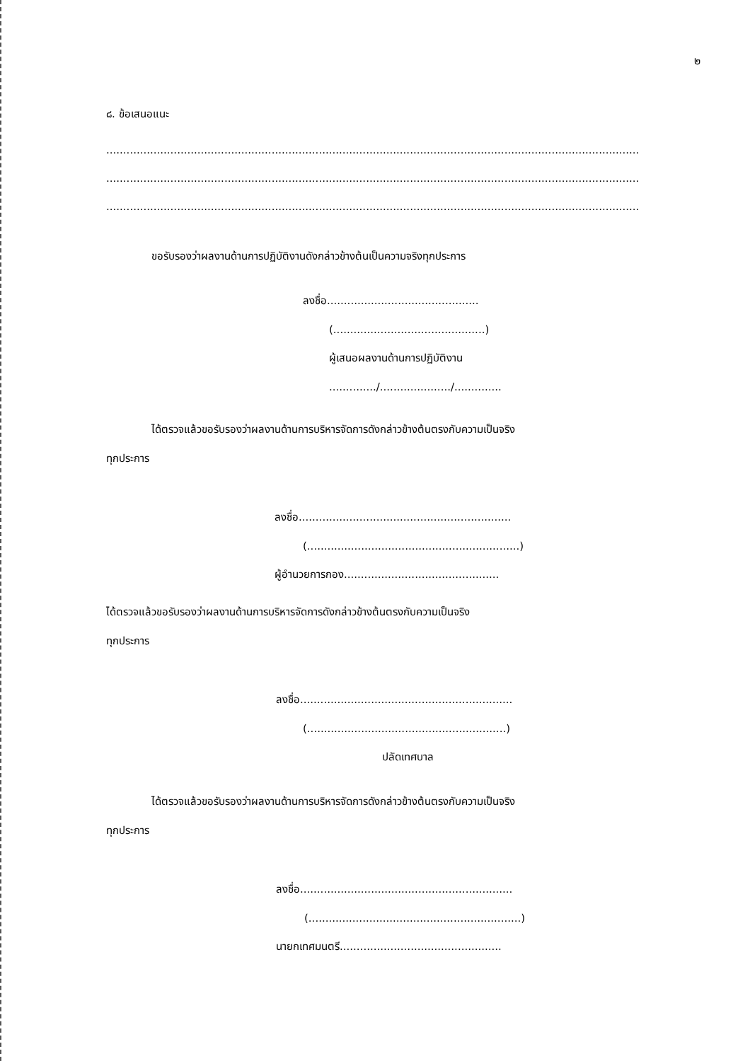๒
๘. ข้อเสนอแนะ
..............................................................................................................................................................
..............................................................................................................................................................
..............................................................................................................................................................
ขอรับรองว่าผลงานด้านการปฏิบัติงานดังกล่าวข้างต้นเป็นความจริงทุกประการ
ลงชื่อ.............................................
(.............................................)
ผู้เสนอผลงานด้านการปฏิบัติงาน
............../...................../..............
ได้ตรวจแล้วขอรับรองว่าผลงานด้านการบริหารจัดการดังกล่าวข้างต้นตรงกับความเป็นจริง
ทุกประการ
ลงชื่อ...............................................................
(...............................................................)
ผู้อำนวยการกอง..............................................
ได้ตรวจแล้วขอรับรองว่าผลงานด้านการบริหารจัดการดังกล่าวข้างต้นตรงกับความเป็นจริง
ทุกประการ
ลงชื่อ...............................................................
(...........................................................)
ปลัดเทศบาล
ได้ตรวจแล้วขอรับรองว่าผลงานด้านการบริหารจัดการดังกล่าวข้างต้นตรงกับความเป็นจริง
ทุกประการ
ลงชื่อ...............................................................
(...............................................................)
นายกเทศมนตรี................................................